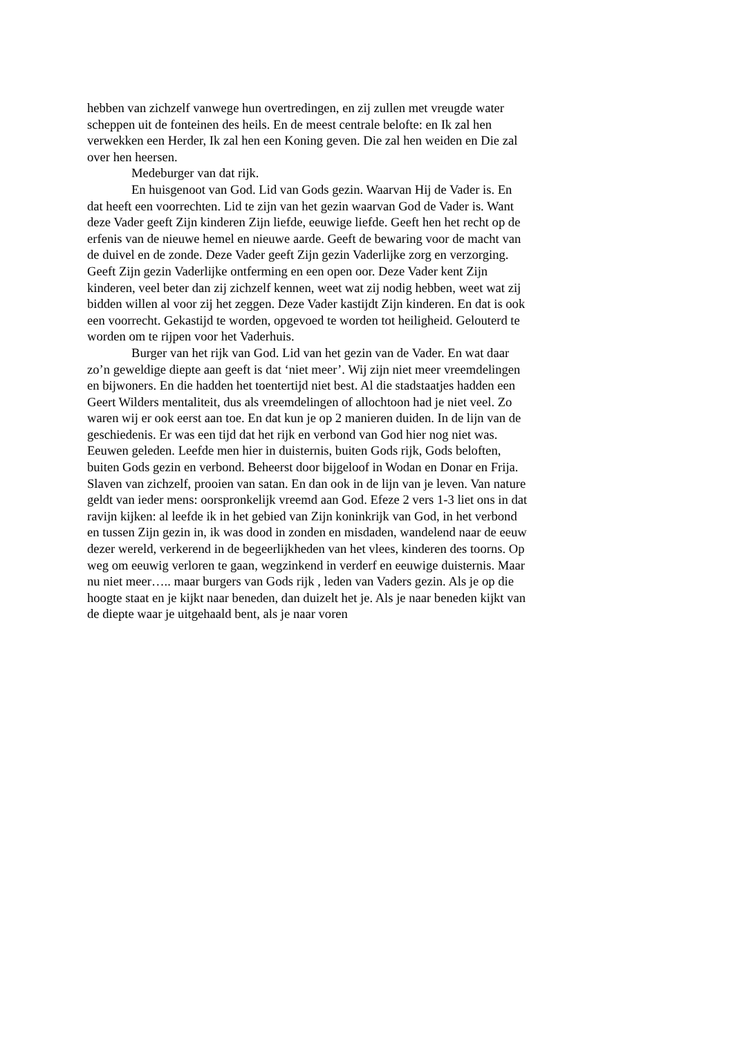hebben van zichzelf vanwege hun overtredingen, en zij zullen met vreugde water scheppen uit de fonteinen des heils. En de meest centrale belofte: en Ik zal hen verwekken een Herder, Ik zal hen een Koning geven. Die zal hen weiden en Die zal over hen heersen.
Medeburger van dat rijk.
En huisgenoot van God. Lid van Gods gezin. Waarvan Hij de Vader is. En dat heeft een voorrechten. Lid te zijn van het gezin waarvan God de Vader is. Want deze Vader geeft Zijn kinderen Zijn liefde, eeuwige liefde. Geeft hen het recht op de erfenis van de nieuwe hemel en nieuwe aarde. Geeft de bewaring voor de macht van de duivel en de zonde. Deze Vader geeft Zijn gezin Vaderlijke zorg en verzorging. Geeft Zijn gezin Vaderlijke ontferming en een open oor. Deze Vader kent Zijn kinderen, veel beter dan zij zichzelf kennen, weet wat zij nodig hebben, weet wat zij bidden willen al voor zij het zeggen. Deze Vader kastijdt Zijn kinderen. En dat is ook een voorrecht. Gekastijd te worden, opgevoed te worden tot heiligheid. Gelouterd te worden om te rijpen voor het Vaderhuis.
Burger van het rijk van God. Lid van het gezin van de Vader. En wat daar zo’n geweldige diepte aan geeft is dat ‘niet meer’. Wij zijn niet meer vreemdelingen en bijwoners. En die hadden het toentertijd niet best. Al die stadstaatjes hadden een Geert Wilders mentaliteit, dus als vreemdelingen of allochtoon had je niet veel. Zo waren wij er ook eerst aan toe. En dat kun je op 2 manieren duiden. In de lijn van de geschiedenis. Er was een tijd dat het rijk en verbond van God hier nog niet was. Eeuwen geleden. Leefde men hier in duisternis, buiten Gods rijk, Gods beloften, buiten Gods gezin en verbond. Beheerst door bijgeloof in Wodan en Donar en Frija. Slaven van zichzelf, prooien van satan. En dan ook in de lijn van je leven. Van nature geldt van ieder mens: oorspronkelijk vreemd aan God. Efeze 2 vers 1-3 liet ons in dat ravijn kijken: al leefde ik in het gebied van Zijn koninkrijk van God, in het verbond en tussen Zijn gezin in, ik was dood in zonden en misdaden, wandelend naar de eeuw dezer wereld, verkerend in de begeerlijkheden van het vlees, kinderen des toorns. Op weg om eeuwig verloren te gaan, wegzinkend in verderf en eeuwige duisternis. Maar nu niet meer….. maar burgers van Gods rijk , leden van Vaders gezin. Als je op die hoogte staat en je kijkt naar beneden, dan duizelt het je. Als je naar beneden kijkt van de diepte waar je uitgehaald bent, als je naar voren